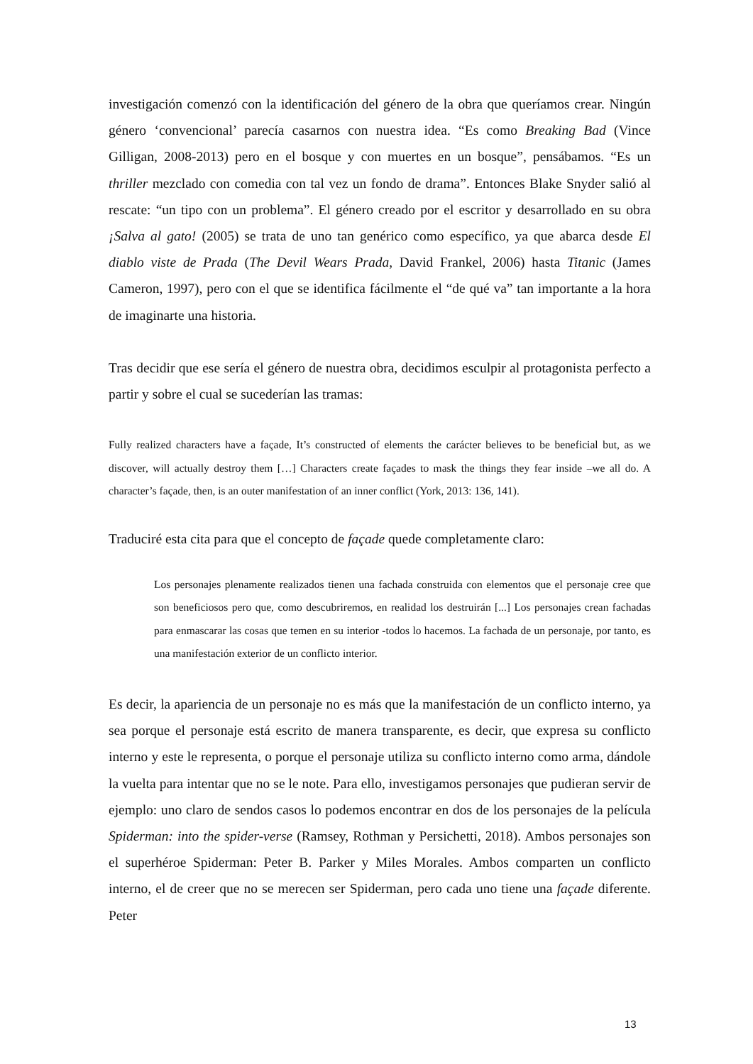investigación comenzó con la identificación del género de la obra que queríamos crear. Ningún género ‘convencional’ parecía casarnos con nuestra idea. “Es como Breaking Bad (Vince Gilligan, 2008-2013) pero en el bosque y con muertes en un bosque”, pensábamos. “Es un thriller mezclado con comedia con tal vez un fondo de drama”. Entonces Blake Snyder salió al rescate: “un tipo con un problema”. El género creado por el escritor y desarrollado en su obra ¡Salva al gato! (2005) se trata de uno tan genérico como específico, ya que abarca desde El diablo viste de Prada (The Devil Wears Prada, David Frankel, 2006) hasta Titanic (James Cameron, 1997), pero con el que se identifica fácilmente el “de qué va” tan importante a la hora de imaginarte una historia.
Tras decidir que ese sería el género de nuestra obra, decidimos esculpir al protagonista perfecto a partir y sobre el cual se sucederían las tramas:
Fully realized characters have a façade, It’s constructed of elements the carácter believes to be beneficial but, as we discover, will actually destroy them […] Characters create façades to mask the things they fear inside –we all do. A character’s façade, then, is an outer manifestation of an inner conflict (York, 2013: 136, 141).
Traduciré esta cita para que el concepto de façade quede completamente claro:
Los personajes plenamente realizados tienen una fachada construida con elementos que el personaje cree que son beneficiosos pero que, como descubriremos, en realidad los destruirán [...] Los personajes crean fachadas para enmascarar las cosas que temen en su interior -todos lo hacemos. La fachada de un personaje, por tanto, es una manifestación exterior de un conflicto interior.
Es decir, la apariencia de un personaje no es más que la manifestación de un conflicto interno, ya sea porque el personaje está escrito de manera transparente, es decir, que expresa su conflicto interno y este le representa, o porque el personaje utiliza su conflicto interno como arma, dándole la vuelta para intentar que no se le note. Para ello, investigamos personajes que pudieran servir de ejemplo: uno claro de sendos casos lo podemos encontrar en dos de los personajes de la película Spiderman: into the spider-verse (Ramsey, Rothman y Persichetti, 2018). Ambos personajes son el superhéroe Spiderman: Peter B. Parker y Miles Morales. Ambos comparten un conflicto interno, el de creer que no se merecen ser Spiderman, pero cada uno tiene una façade diferente. Peter
13